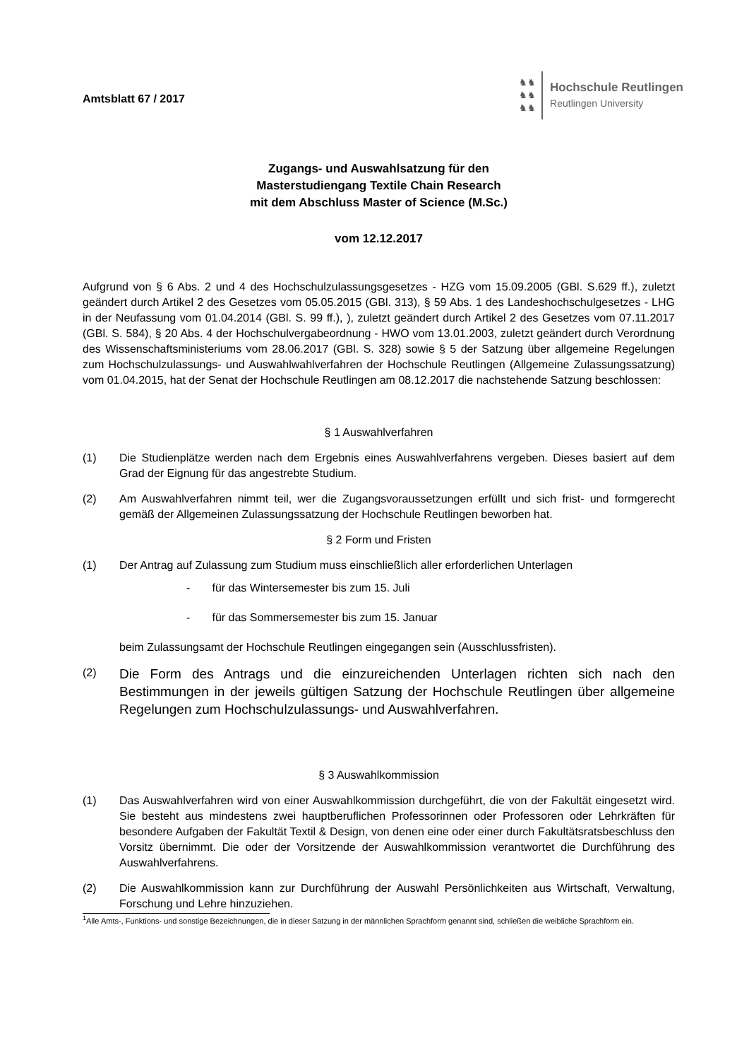Amtsblatt 67 / 2017
♞♞
♞♞
♞♞
Hochschule Reutlingen
Reutlingen University
Zugangs- und Auswahlsatzung für den
Masterstudiengang Textile Chain Research
mit dem Abschluss Master of Science (M.Sc.)
vom 12.12.2017
Aufgrund von § 6 Abs. 2 und 4 des Hochschulzulassungsgesetzes - HZG vom 15.09.2005 (GBl. S.629 ff.), zuletzt geändert durch Artikel 2 des Gesetzes vom 05.05.2015 (GBl. 313), § 59 Abs. 1 des Landeshochschulgesetzes - LHG in der Neufassung vom 01.04.2014 (GBl. S. 99 ff.), ), zuletzt geändert durch Artikel 2 des Gesetzes vom 07.11.2017 (GBl. S. 584), § 20 Abs. 4 der Hochschulvergabeordnung - HWO vom 13.01.2003, zuletzt geändert durch Verordnung des Wissenschaftsministeriums vom 28.06.2017 (GBl. S. 328) sowie § 5 der Satzung über allgemeine Regelungen zum Hochschulzulassungs- und Auswahlwahlverfahren der Hochschule Reutlingen (Allgemeine Zulassungssatzung) vom 01.04.2015, hat der Senat der Hochschule Reutlingen am 08.12.2017 die nachstehende Satzung beschlossen:
§ 1 Auswahlverfahren
(1) Die Studienplätze werden nach dem Ergebnis eines Auswahlverfahrens vergeben. Dieses basiert auf dem Grad der Eignung für das angestrebte Studium.
(2) Am Auswahlverfahren nimmt teil, wer die Zugangsvoraussetzungen erfüllt und sich frist- und formgerecht gemäß der Allgemeinen Zulassungssatzung der Hochschule Reutlingen beworben hat.
§ 2 Form und Fristen
(1) Der Antrag auf Zulassung zum Studium muss einschließlich aller erforderlichen Unterlagen
- für das Wintersemester bis zum 15. Juli
- für das Sommersemester bis zum 15. Januar
beim Zulassungsamt der Hochschule Reutlingen eingegangen sein (Ausschlussfristen).
(2)
Die Form des Antrags und die einzureichenden Unterlagen richten sich nach den Bestimmungen in der jeweils gültigen Satzung der Hochschule Reutlingen über allgemeine Regelungen zum Hochschulzulassungs- und Auswahlverfahren.
§ 3 Auswahlkommission
(1) Das Auswahlverfahren wird von einer Auswahlkommission durchgeführt, die von der Fakultät eingesetzt wird. Sie besteht aus mindestens zwei hauptberuflichen Professorinnen oder Professoren oder Lehrkräften für besondere Aufgaben der Fakultät Textil & Design, von denen eine oder einer durch Fakultätsratsbeschluss den Vorsitz übernimmt. Die oder der Vorsitzende der Auswahlkommission verantwortet die Durchführung des Auswahlverfahrens.
(2) Die Auswahlkommission kann zur Durchführung der Auswahl Persönlichkeiten aus Wirtschaft, Verwaltung, Forschung und Lehre hinzuziehen.
<sup>1</sup> Alle Amts-, Funktions- und sonstige Bezeichnungen, die in dieser Satzung in der männlichen Sprachform genannt sind, schließen die weibliche Sprachform ein.